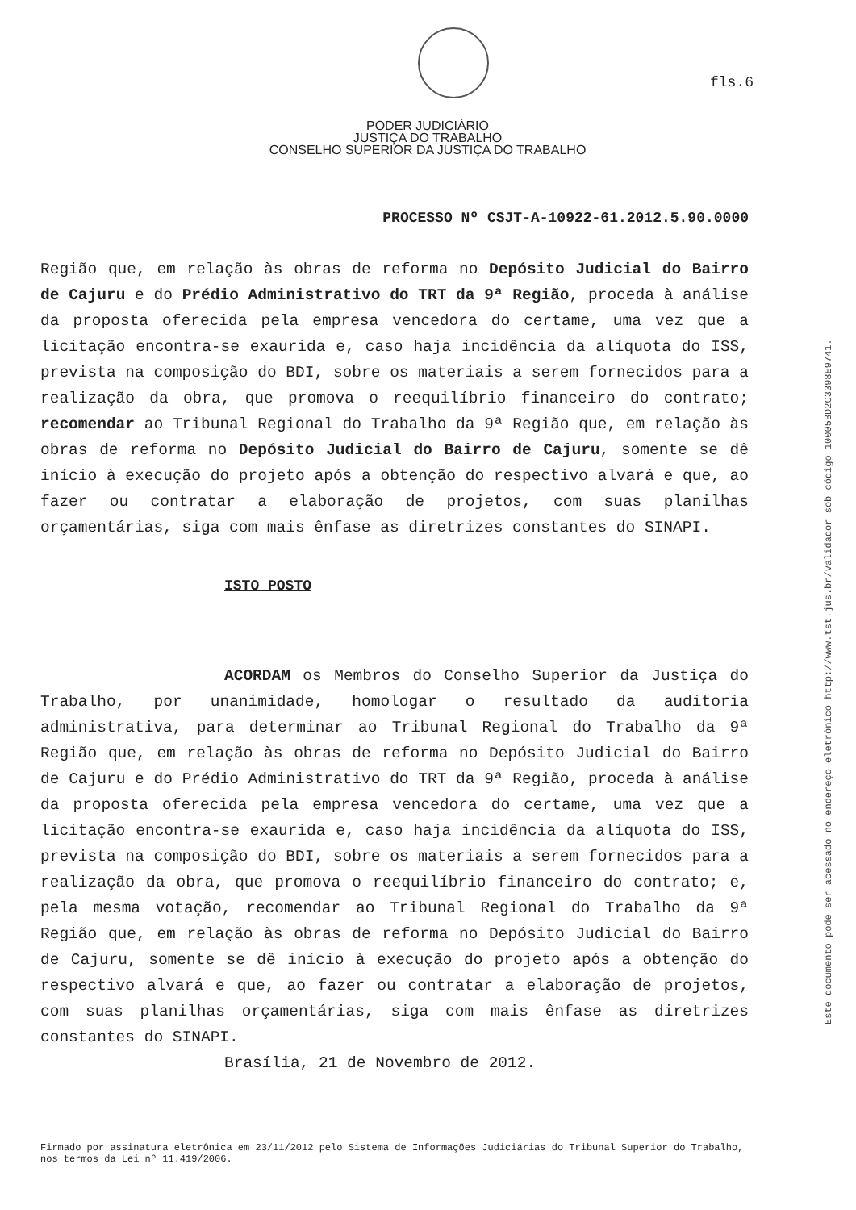fls.6
PODER JUDICIÁRIO
JUSTIÇA DO TRABALHO
CONSELHO SUPERIOR DA JUSTIÇA DO TRABALHO
PROCESSO Nº CSJT-A-10922-61.2012.5.90.0000
Região que, em relação às obras de reforma no Depósito Judicial do Bairro de Cajuru e do Prédio Administrativo do TRT da 9ª Região, proceda à análise da proposta oferecida pela empresa vencedora do certame, uma vez que a licitação encontra-se exaurida e, caso haja incidência da alíquota do ISS, prevista na composição do BDI, sobre os materiais a serem fornecidos para a realização da obra, que promova o reequilíbrio financeiro do contrato; recomendar ao Tribunal Regional do Trabalho da 9ª Região que, em relação às obras de reforma no Depósito Judicial do Bairro de Cajuru, somente se dê início à execução do projeto após a obtenção do respectivo alvará e que, ao fazer ou contratar a elaboração de projetos, com suas planilhas orçamentárias, siga com mais ênfase as diretrizes constantes do SINAPI.
ISTO POSTO
ACORDAM os Membros do Conselho Superior da Justiça do Trabalho, por unanimidade, homologar o resultado da auditoria administrativa, para determinar ao Tribunal Regional do Trabalho da 9ª Região que, em relação às obras de reforma no Depósito Judicial do Bairro de Cajuru e do Prédio Administrativo do TRT da 9ª Região, proceda à análise da proposta oferecida pela empresa vencedora do certame, uma vez que a licitação encontra-se exaurida e, caso haja incidência da alíquota do ISS, prevista na composição do BDI, sobre os materiais a serem fornecidos para a realização da obra, que promova o reequilíbrio financeiro do contrato; e, pela mesma votação, recomendar ao Tribunal Regional do Trabalho da 9ª Região que, em relação às obras de reforma no Depósito Judicial do Bairro de Cajuru, somente se dê início à execução do projeto após a obtenção do respectivo alvará e que, ao fazer ou contratar a elaboração de projetos, com suas planilhas orçamentárias, siga com mais ênfase as diretrizes constantes do SINAPI.
Brasília, 21 de Novembro de 2012.
Firmado por assinatura eletrônica em 23/11/2012 pelo Sistema de Informações Judiciárias do Tribunal Superior do Trabalho, nos termos da Lei nº 11.419/2006.
Este documento pode ser acessado no endereço eletrônico http://www.tst.jus.br/validador sob código 10005BD2C3398E9741.